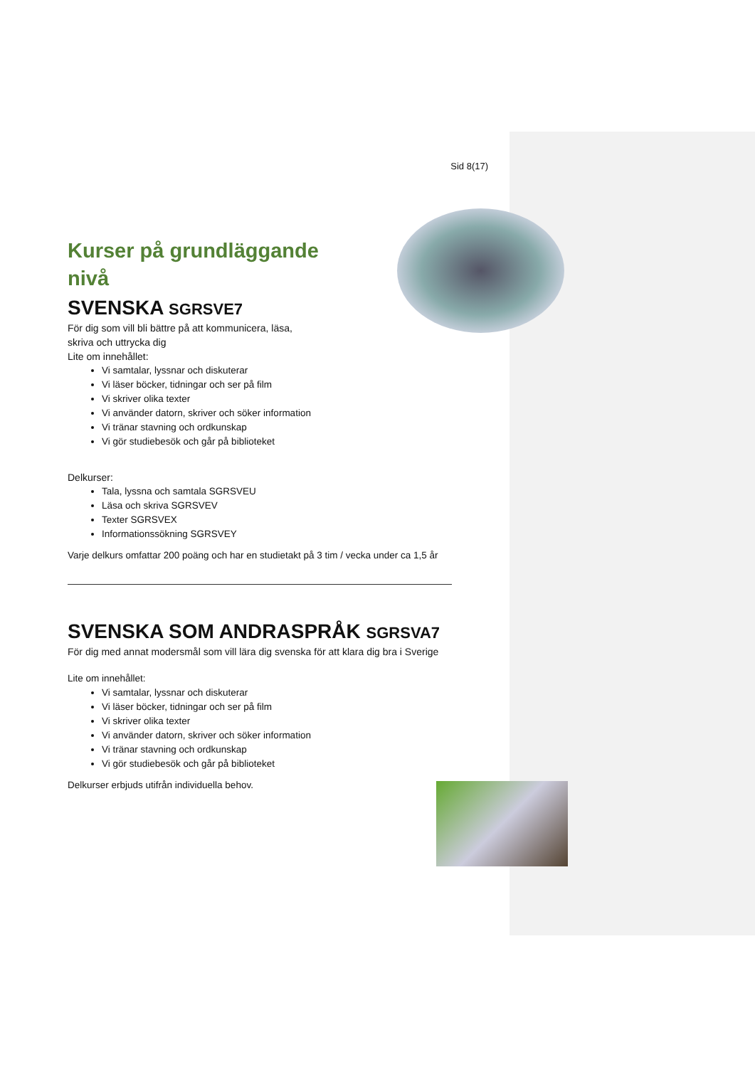Sid 8(17)
Kurser på grundläggande nivå
SVENSKA SGRSVE7
För dig som vill bli bättre på att kommunicera, läsa,
skriva och uttrycka dig
Lite om innehållet:
Vi samtalar, lyssnar och diskuterar
Vi läser böcker, tidningar och ser på film
Vi skriver olika texter
Vi använder datorn, skriver och söker information
Vi tränar stavning och ordkunskap
Vi gör studiebesök och går på biblioteket
Delkurser:
Tala, lyssna och samtala SGRSVEU
Läsa och skriva SGRSVEV
Texter SGRSVEX
Informationssökning SGRSVEY
Varje delkurs omfattar 200 poäng och har en studietakt på 3 tim / vecka under ca 1,5 år
SVENSKA SOM ANDRASPRÅK SGRSVA7
För dig med annat modersmål som vill lära dig svenska för att klara dig bra i Sverige
Lite om innehållet:
Vi samtalar, lyssnar och diskuterar
Vi läser böcker, tidningar och ser på film
Vi skriver olika texter
Vi använder datorn, skriver och söker information
Vi tränar stavning och ordkunskap
Vi gör studiebesök och går på biblioteket
Delkurser erbjuds utifrån individuella behov.